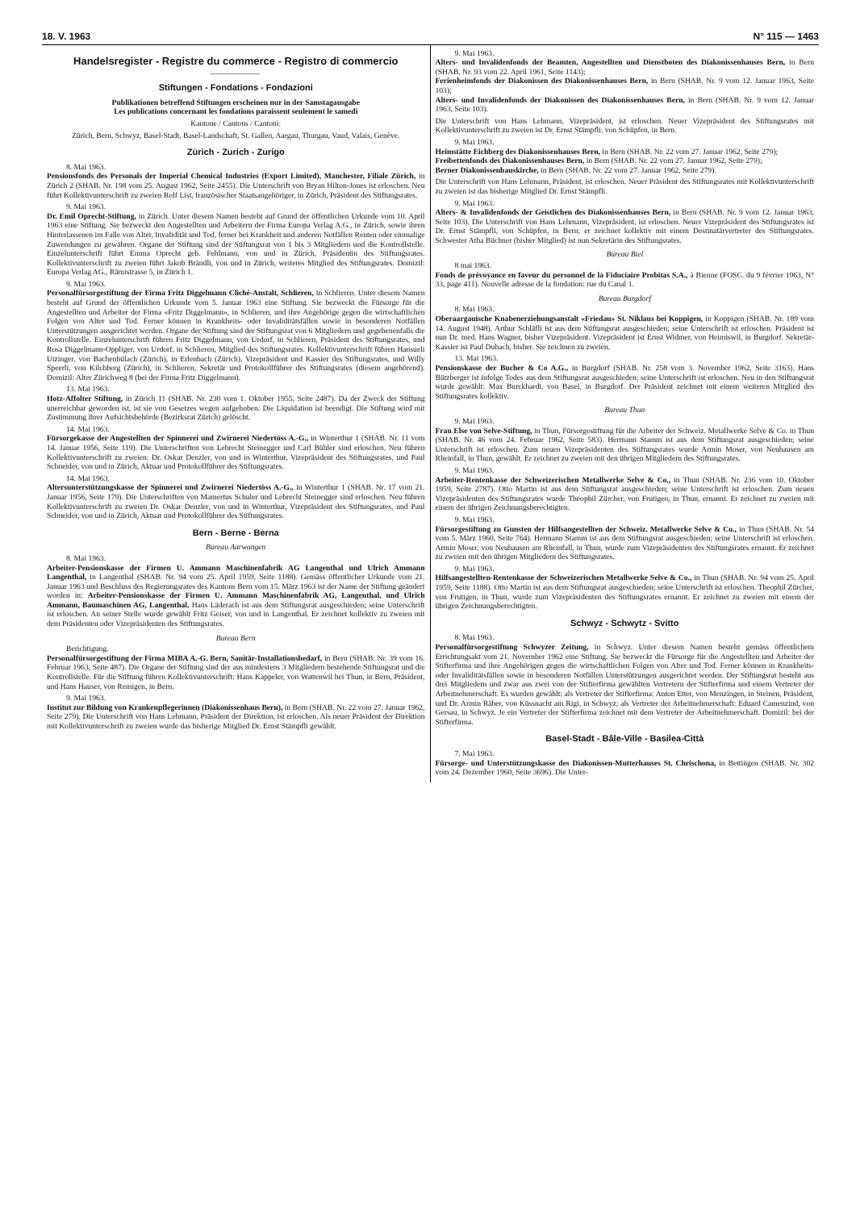18. V. 1963 N° 115 — 1463
Handelsregister - Registre du commerce - Registro di commercio
Stiftungen - Fondations - Fondazioni
Publikationen betreffend Stiftungen erscheinen nur in der Samstagausgabe
Les publications concernant les fondations paraissent seulement le samedi
Kantone / Cantons / Cantoni:
Zürich, Bern, Schwyz, Basel-Stadt, Basel-Landschaft, St. Gallen, Aargau, Thurgau, Vaud, Valais, Genève.
Zürich - Zurich - Zurigo
8. Mai 1963.
Pensionsfonds des Personals der Imperial Chemical Industries (Export Limited), Manchester, Filiale Zürich, in Zürich 2 (SHAB. Nr. 198 vom 25. August 1962, Seite 2455). Die Unterschrift von Bryan Hilton-Jones ist erloschen. Neu führt Kollektivunterschrift zu zweien Rolf List, französischer Staatsangehöriger, in Zürich, Präsident des Stiftungsrates.
9. Mai 1963.
Dr. Emil Oprecht-Stiftung, in Zürich. Unter diesem Namen besteht auf Grund der öffentlichen Urkunde vom 10. April 1963 eine Stiftung. Sie bezweckt den Angestellten und Arbeitern der Firma Europa Verlag A.G., in Zürich, sowie ihren Hinterlassenen im Falle von Alter, Invalidität und Tod, ferner bei Krankheit und anderen Notfällen Renten oder einmalige Zuwendungen zu gewähren. Organe der Stiftung sind der Stiftungsrat von 1 bis 3 Mitgliedern und die Kontrollstelle. Einzelunterschrift führt Emma Oprecht geb. Fehlmann, von und in Zürich, Präsidentin des Stiftungsrates. Kollektivunterschrift zu zweien führt Jakob Brändli, von und in Zürich, weiteres Mitglied des Stiftungsrates. Domizil: Europa Verlag AG., Rämistrasse 5, in Zürich 1.
9. Mai 1963.
Personalfürsorgestiftung der Firma Fritz Diggelmann Cliché-Anstalt, Schlieren, in Schlieren. Unter diesem Namen besteht auf Grund der öffentlichen Urkunde vom 5. Januar 1963 eine Stiftung. Sie bezweckt die Fürsorge für die Angestellten und Arbeiter der Firma «Fritz Diggelmann», in Schlieren, und ihre Angehörige gegen die wirtschaftlichen Folgen von Alter und Tod. Ferner können in Krankheits- oder Invaliditätsfällen sowie in besonderen Notfällen Unterstützungen ausgerichtet werden. Organe der Stiftung sind der Stiftungsrat von 6 Mitgliedern und gegebenenfalls die Kontrollstelle. Einzelunterschrift führen Fritz Diggelmann, von Urdorf, in Schlieren, Präsident des Stiftungsrates, und Rosa Diggelmann-Oppliger, von Urdorf, in Schlieren, Mitglied des Stiftungsrates. Kollektivunterschrift führen Hansueli Utzinger, von Bachenbülach (Zürich), in Erlenbach (Zürich), Vizepräsident und Kassier des Stiftungsrates, und Willy Speerli, von Kilchberg (Zürich), in Schlieren, Sekretär und Protokollführer des Stiftungsrates (diesem angehörend). Domizil: Alter Zürichweg 8 (bei der Firma Fritz Diggelmann).
13. Mai 1963.
Hotz-Affolter Stiftung, in Zürich 11 (SHAB. Nr. 230 vom 1. Oktober 1955, Seite 2487). Da der Zweck der Stiftung unerreichbar geworden ist, ist sie von Gesetzes wegen aufgehoben. Die Liquidation ist beendigt. Die Stiftung wird mit Zustimmung ihrer Aufsichtsbehörde (Bezirksrat Zürich) gelöscht.
14. Mai 1963.
Fürsorgekasse der Angestellten der Spinnerei und Zwirnerei Niedertöss A.-G., in Winterthur 1 (SHAB. Nr. 11 vom 14. Januar 1956, Seite 119). Die Unterschriften von Lebrecht Steinegger und Carl Bühler sind erloschen. Neu führen Kollektivunterschrift zu zweien: Dr. Oskar Denzler, von und in Winterthur, Vizepräsident des Stiftungsrates, und Paul Schneider, von und in Zürich, Aktuar und Protokollführer des Stiftungsrates.
14. Mai 1963.
Altersunterstützungskasse der Spinnerei und Zwirnerei Niedertöss A.-G., in Winterthur 1 (SHAB. Nr. 17 vom 21. Januar 1956, Seite 179). Die Unterschriften von Mamertus Schuler und Lebrecht Steinegger sind erloschen. Neu führen Kollektivunterschrift zu zweien Dr. Oskar Denzler, von und in Winterthur, Vizepräsident des Stiftungsrates, und Paul Schneider, von und in Zürich, Aktuar und Protokollführer des Stiftungsrates.
Bern - Berne - Berna
Bureau Aarwangen
8. Mai 1963.
Arbeiter-Pensionskasse der Firmen U. Ammann Maschinenfabrik AG Langenthal und Ulrich Ammann Langenthal, in Langenthal (SHAB. Nr. 94 vom 25. April 1959, Seite 1188). Gemäss öffentlicher Urkunde vom 21. Januar 1963 und Beschluss des Regierungsrates des Kantons Bern vom 15. März 1963 ist der Name der Stiftung geändert worden in: Arbeiter-Pensionskasse der Firmen U. Ammann Maschinenfabrik AG, Langenthal, und Ulrich Ammann, Baumaschinen AG, Langenthal. Hans Läderach ist aus dem Stiftungsrat ausgeschieden; seine Unterschrift ist erloschen. An seiner Stelle wurde gewählt Fritz Geiser, von und in Langenthal. Er zeichnet kollektiv zu zweien mit dem Präsidenten oder Vizepräsidenten des Stiftungsrates.
Bureau Bern
Berichtigung.
Personalfürsorgestiftung der Firma MIBA A.-G. Bern, Sanitär-Installationsbedarf, in Bern (SHAB. Nr. 39 vom 16. Februar 1963, Seite 487). Die Organe der Stiftung sind der aus mindestens 3 Mitgliedern bestehende Stiftungsrat und die Kontrollstelle. Für die Stiftung führen Kollektivunterschrift: Hans Kappeler, von Wattenwil bei Thun, in Bern, Präsident, und Hans Hauser, von Remigen, in Bern.
9. Mai 1963.
Institut zur Bildung von Krankenpflegerinnen (Diakonissenhaus Bern), in Bern (SHAB. Nr. 22 vom 27. Januar 1962, Seite 279). Die Unterschrift von Hans Lehmann, Präsident der Direktion, ist erloschen. Als neuer Präsident der Direktion mit Kollektivunterschrift zu zweien wurde das bisherige Mitglied Dr. Ernst Stämpfli gewählt.
9. Mai 1963.
Alters- und Invalidenfonds der Beamten, Angestellten und Dienstboten des Diakonissenhauses Bern, in Bern (SHAB. Nr. 93 vom 22. April 1961, Seite 1143);
Ferienheimfonds der Diakonissen des Diakonissenhauses Bern, in Bern (SHAB. Nr. 9 vom 12. Januar 1963, Seite 103);
Alters- und Invalidenfonds der Diakonissen des Diakonissenhauses Bern, in Bern (SHAB. Nr. 9 vom 12. Januar 1963, Seite 103).
Die Unterschrift von Hans Lehmann, Vizepräsident, ist erloschen. Neuer Vizepräsident des Stiftungsrates mit Kollektivunterschrift zu zweien ist Dr. Ernst Stämpfli, von Schüpfen, in Bern.
9. Mai 1963.
Heimstätte Eichberg des Diakonissenhauses Bern, in Bern (SHAB. Nr. 22 vom 27. Januar 1962, Seite 279);
Freibettenfonds des Diakonissenhauses Bern, in Bern (SHAB. Nr. 22 vom 27. Januar 1962, Seite 279);
Berner Diakonissenhauskirche, in Bern (SHAB. Nr. 22 vom 27. Januar 1962, Seite 279).
Die Unterschrift von Hans Lehmann, Präsident, ist erloschen. Neuer Präsident des Stiftungsrates mit Kollektivunterschrift zu zweien ist das bisherige Mitglied Dr. Ernst Stämpfli.
9. Mai 1963.
Alters- & Invalidenfonds der Geistlichen des Diakonissenhauses Bern, in Bern (SHAB. Nr. 9 vom 12. Januar 1963, Seite 103). Die Unterschrift von Hans Lehmann, Vizepräsident, ist erloschen. Neuer Vizepräsident des Stiftungsrates ist Dr. Ernst Stämpfli, von Schüpfen, in Bern; er zeichnet kollektiv mit einem Destinatärvertreter des Stiftungsrates. Schwester Atha Büchner (bisher Mitglied) ist nun Sekretärin des Stiftungsrates.
Bureau Biel
8 mai 1963.
Fonds de prévoyance en faveur du personnel de la Fiduciaire Probitas S.A., à Bienne (FOSC. du 9 février 1963, N° 33, page 411). Nouvelle adresse de la fondation: rue du Canal 1.
Bureau Burgdorf
8. Mai 1963.
Oberaargauische Knabenerziehungsanstalt «Friedau» St. Niklaus bei Koppigen, in Koppigen (SHAB. Nr. 189 vom 14. August 1948). Arthur Schläfli ist aus dem Stiftungsrat ausgeschieden; seine Unterschrift ist erloschen. Präsident ist nun Dr. med. Hans Wagner, bisher Vizepräsident. Vizepräsident ist Ernst Widmer, von Heimiswil, in Burgdorf. Sekretär-Kassier ist Paul Dubach, bisher. Sie zeichnen zu zweien.
13. Mai 1963.
Pensionskasse der Bucher & Co A.G., in Burgdorf (SHAB. Nr. 258 vom 3. November 1962, Seite 3163). Hans Bützberger ist infolge Todes aus dem Stiftungsrat ausgeschieden; seine Unterschrift ist erloschen. Neu in den Stiftungsrat wurde gewählt: Max Burckhardt, von Basel, in Burgdorf. Der Präsident zeichnet mit einem weiteren Mitglied des Stiftungsrates kollektiv.
Bureau Thun
9. Mai 1963.
Frau Else von Selve-Stiftung, in Thun, Fürsorgestiftung für die Arbeiter der Schweiz. Metallwerke Selve & Co. in Thun (SHAB. Nr. 46 vom 24. Februar 1962, Seite 583). Hermann Stamm ist aus dem Stiftungsrat ausgeschieden; seine Unterschrift ist erloschen. Zum neuen Vizepräsidenten des Stiftungsrates wurde Armin Moser, von Neuhausen am Rheinfall, in Thun, gewählt. Er zeichnet zu zweien mit den übrigen Mitgliedern des Stiftungsrates.
9. Mai 1963.
Arbeiter-Rentenkasse der Schweizerischen Metallwerke Selve & Co., in Thun (SHAB. Nr. 236 vom 10. Oktober 1959, Seite 2787). Otto Martin ist aus dem Stiftungsrat ausgeschieden; seine Unterschrift ist erloschen. Zum neuen Vizepräsidenten des Stiftungsrates wurde Theophil Zürcher, von Frutigen, in Thun, ernannt. Er zeichnet zu zweien mit einem der übrigen Zeichnungsberechtigten.
9. Mai 1963.
Fürsorgestiftung zu Gunsten der Hilfsangestellten der Schweiz. Metallwerke Selve & Co., in Thun (SHAB. Nr. 54 vom 5. März 1960, Seite 764). Hermann Stamm ist aus dem Stiftungsrat ausgeschieden; seine Unterschrift ist erloschen. Armin Moser, von Neuhausen am Rheinfall, in Thun, wurde zum Vizepräsidenten des Stiftungsrates ernannt. Er zeichnet zu zweien mit den übrigen Mitgliedern des Stiftungsrates.
9. Mai 1963.
Hilfsangestellten-Rentenkasse der Schweizerischen Metallwerke Selve & Co., in Thun (SHAB. Nr. 94 vom 25. April 1959, Seite 1188). Otto Martin ist aus dem Stiftungsrat ausgeschieden; seine Unterschrift ist erloschen. Theophil Zürcher, von Frutigen, in Thun, wurde zum Vizepräsidenten des Stiftungsrates ernannt. Er zeichnet zu zweien mit einem der übrigen Zeichnungsberechtigten.
Schwyz - Schwytz - Svitto
8. Mai 1963.
Personalfürsorgestiftung Schwyzer Zeitung, in Schwyz. Unter diesem Namen besteht gemäss öffentlichem Errichtungsakt vom 21. November 1962 eine Stiftung. Sie bezweckt die Fürsorge für die Angestellten und Arbeiter der Stifterfirma und ihre Angehörigen gegen die wirtschaftlichen Folgen von Alter und Tod. Ferner können in Krankheits- oder Invaliditätsfällen sowie in besonderen Notfällen Unterstützungen ausgerichtet werden. Der Stiftungsrat besteht aus drei Mitgliedern und zwar aus zwei von der Stifterfirma gewählten Vertretern der Stifterfirma und einem Vertreter der Arbeitnehmerschaft. Es wurden gewählt: als Vertreter der Stifterfirma: Anton Etter, von Menzingen, in Steinen, Präsident, und Dr. Armin Räber, von Küssnacht am Rigi, in Schwyz; als Vertreter der Arbeitnehmerschaft: Eduard Camenzind, von Gersau, in Schwyz. Je ein Vertreter der Stifterfirma zeichnet mit dem Vertreter der Arbeitnehmerschaft. Domizil: bei der Stifterfirma.
Basel-Stadt - Bâle-Ville - Basilea-Città
7. Mai 1963.
Fürsorge- und Unterstützungskasse des Diakonissen-Mutterhauses St. Chrischona, in Bettingen (SHAB. Nr. 302 vom 24. Dezember 1960, Seite 3696). Die Unter-